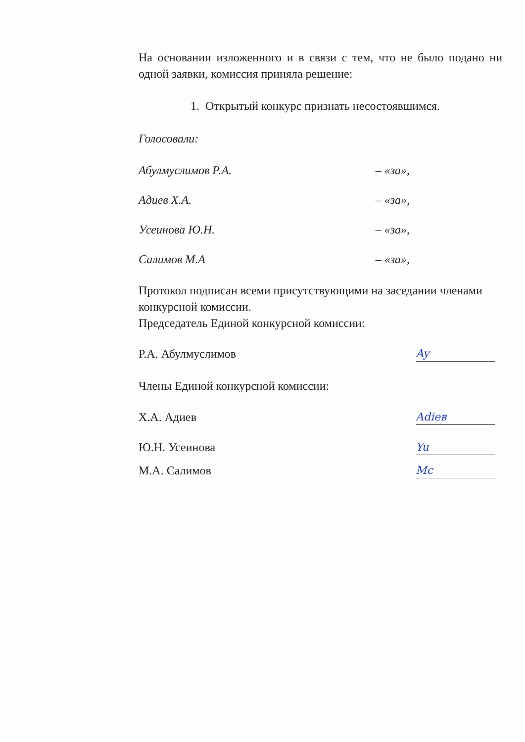На основании изложенного и в связи с тем, что не было подано ни одной заявки, комиссия приняла решение:
1. Открытый конкурс признать несостоявшимся.
Голосовали:
Абулмуслимов Р.А. – «за»,
Адиев Х.А. – «за»,
Усеинова Ю.Н. – «за»,
Салимов М.А – «за»,
Протокол подписан всеми присутствующими на заседании членами конкурсной комиссии.
Председатель Единой конкурсной комиссии:
Р.А. Абулмуслимов Ay
Члены Единой конкурсной комиссии:
Х.А. Адиев Adieв
Ю.Н. Усеинова Yu
М.А. Салимов Mc